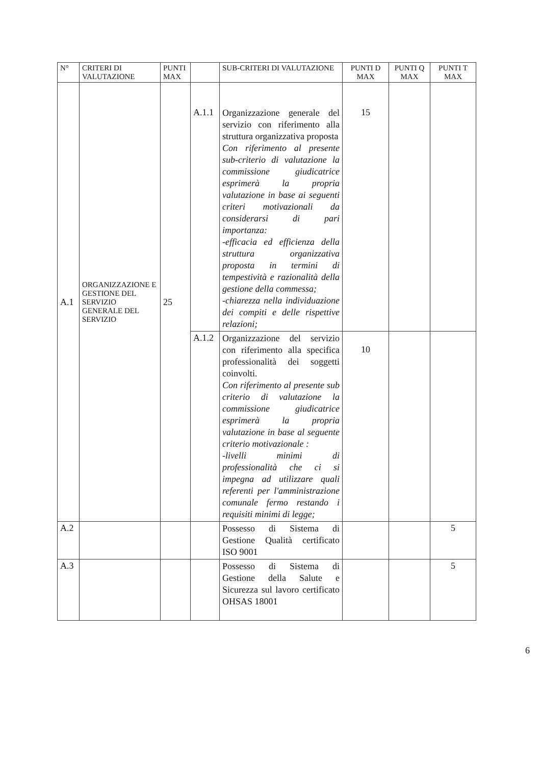| N° | CRITERI DI VALUTAZIONE | PUNTI MAX | | SUB-CRITERI DI VALUTAZIONE | PUNTI D MAX | PUNTI Q MAX | PUNTI T MAX |
| --- | --- | --- | --- | --- | --- | --- | --- |
| A.1 | ORGANIZZAZIONE E GESTIONE DEL SERVIZIO GENERALE DEL SERVIZIO | 25 | A.1.1 | Organizzazione generale del servizio con riferimento alla struttura organizzativa proposta Con riferimento al presente sub-criterio di valutazione la commissione giudicatrice esprimerà la propria valutazione in base ai seguenti criteri motivazionali da considerarsi di pari importanza: -efficacia ed efficienza della struttura organizzativa proposta in termini di tempestività e razionalità della gestione della commessa; -chiarezza nella individuazione dei compiti e delle rispettive relazioni; | 15 | | |
| | | | A.1.2 | Organizzazione del servizio con riferimento alla specifica professionalità dei soggetti coinvolti. Con riferimento al presente sub criterio di valutazione la commissione giudicatrice esprimerà la propria valutazione in base al seguente criterio motivazionale : -livelli minimi di professionalità che ci si impegna ad utilizzare quali referenti per l'amministrazione comunale fermo restando i requisiti minimi di legge; | 10 | | |
| A.2 | | | | Possesso di Sistema di Gestione Qualità certificato ISO 9001 | | | 5 |
| A.3 | | | | Possesso di Sistema di Gestione della Salute e Sicurezza sul lavoro certificato OHSAS 18001 | | | 5 |
6